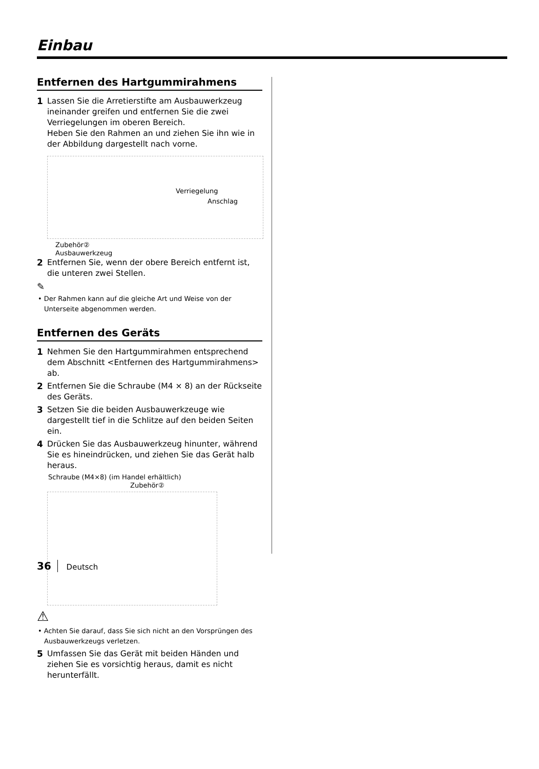Einbau
Entfernen des Hartgummirahmens
1 Lassen Sie die Arretierstifte am Ausbauwerkzeug ineinander greifen und entfernen Sie die zwei Verriegelungen im oberen Bereich.
Heben Sie den Rahmen an und ziehen Sie ihn wie in der Abbildung dargestellt nach vorne.
Verriegelung
Anschlag
Zubehör②
Ausbauwerkzeug
2 Entfernen Sie, wenn der obere Bereich entfernt ist, die unteren zwei Stellen.
✎
• Der Rahmen kann auf die gleiche Art und Weise von der Unterseite abgenommen werden.
Entfernen des Geräts
1 Nehmen Sie den Hartgummirahmen entsprechend dem Abschnitt <Entfernen des Hartgummirahmens> ab.
2 Entfernen Sie die Schraube (M4 × 8) an der Rückseite des Geräts.
3 Setzen Sie die beiden Ausbauwerkzeuge wie dargestellt tief in die Schlitze auf den beiden Seiten ein.
4 Drücken Sie das Ausbauwerkzeug hinunter, während Sie es hineindrücken, und ziehen Sie das Gerät halb heraus.
Schraube (M4×8) (im Handel erhältlich)
Zubehör②
⚠
• Achten Sie darauf, dass Sie sich nicht an den Vorsprüngen des Ausbauwerkzeugs verletzen.
5 Umfassen Sie das Gerät mit beiden Händen und ziehen Sie es vorsichtig heraus, damit es nicht herunterfällt.
36 Deutsch